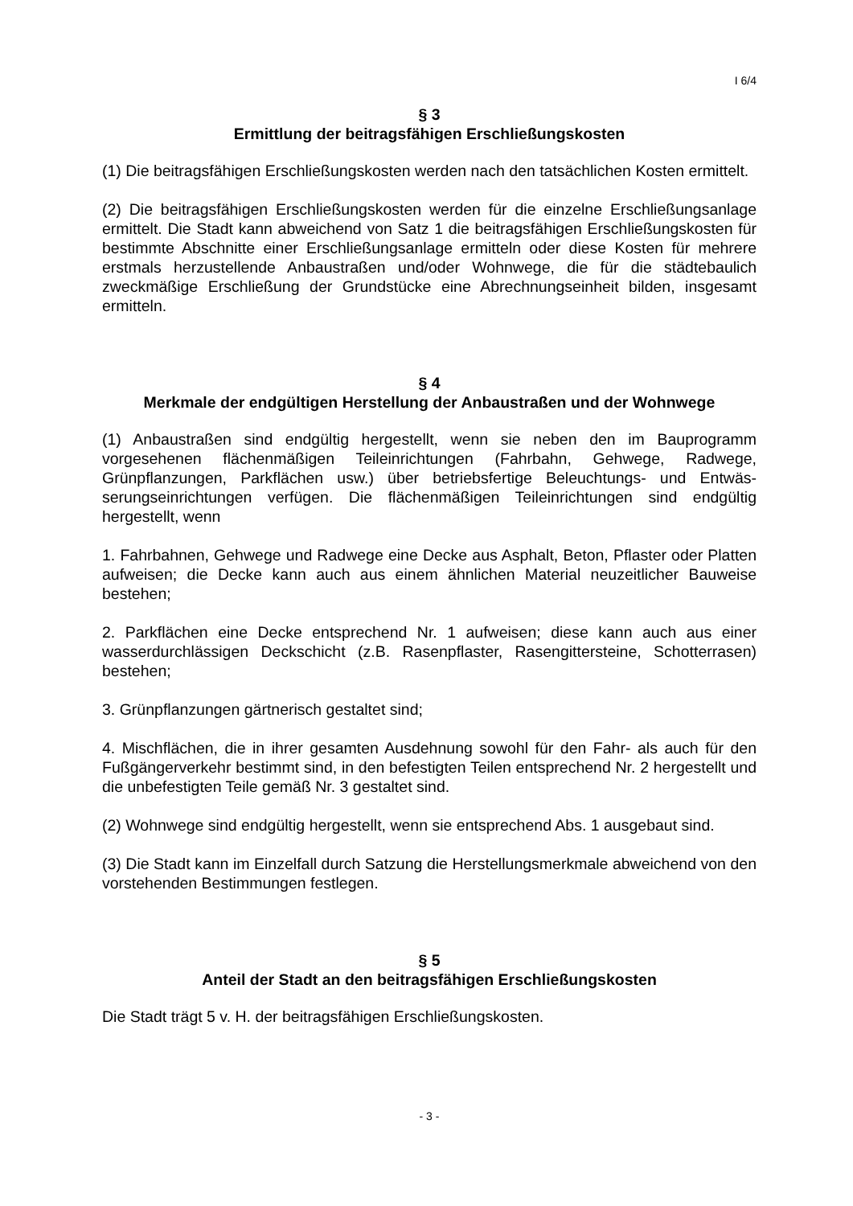I 6/4
§ 3
Ermittlung der beitragsfähigen Erschließungskosten
(1) Die beitragsfähigen Erschließungskosten werden nach den tatsächlichen Kosten ermittelt.
(2) Die beitragsfähigen Erschließungskosten werden für die einzelne Erschließungs­anlage ermittelt. Die Stadt kann abweichend von Satz 1 die beitragsfähigen Erschlie­ßungskosten für bestimmte Abschnitte einer Erschließungsanlage ermitteln oder die­se Kosten für mehrere erstmals herzustellende Anbaustraßen und/oder Wohnwege, die für die städtebaulich zweckmäßige Erschließung der Grundstücke eine Abrech­nungseinheit bilden, insgesamt ermitteln.
§ 4
Merkmale der endgültigen Herstellung der Anbaustraßen und der Wohnwege
(1) Anbaustraßen sind endgültig hergestellt, wenn sie neben den im Bauprogramm vorgesehenen flächenmäßigen Teileinrichtungen (Fahrbahn, Gehwege, Radwege, Grünpflanzungen, Parkflächen usw.) über betriebsfertige Beleuchtungs- und Entwäs­serungseinrichtungen verfügen. Die flächenmäßigen Teileinrichtungen sind endgültig hergestellt, wenn
1. Fahrbahnen, Gehwege und Radwege eine Decke aus Asphalt, Beton, Pflaster o­der Platten aufweisen; die Decke kann auch aus einem ähnlichen Material neuzeitli­cher Bauweise bestehen;
2. Parkflächen eine Decke entsprechend Nr. 1 aufweisen; diese kann auch aus einer wasserdurchlässigen Deckschicht (z.B. Rasenpflaster, Rasengittersteine, Schotterra­sen) bestehen;
3. Grünpflanzungen gärtnerisch gestaltet sind;
4. Mischflächen, die in ihrer gesamten Ausdehnung sowohl für den Fahr- als auch für den Fußgängerverkehr bestimmt sind, in den befestigten Teilen entsprechend Nr. 2 hergestellt und die unbefestigten Teile gemäß Nr. 3 gestaltet sind.
(2) Wohnwege sind endgültig hergestellt, wenn sie entsprechend Abs. 1 ausgebaut sind.
(3) Die Stadt kann im Einzelfall durch Satzung die Herstellungsmerkmale abwei­chend von den vorstehenden Bestimmungen festlegen.
§ 5
Anteil der Stadt an den beitragsfähigen Erschließungskosten
Die Stadt trägt 5 v. H. der beitragsfähigen Erschließungskosten.
- 3 -